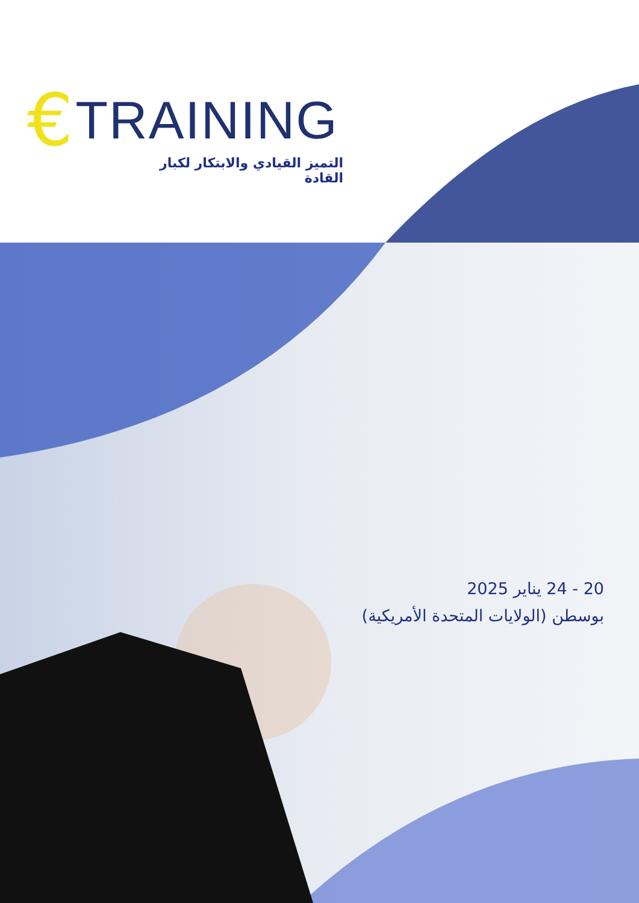€ TRAINING
التميز القيادي والابتكار لكبار القادة
20 - 24 يناير 2025
بوسطن (الولايات المتحدة الأمريكية)